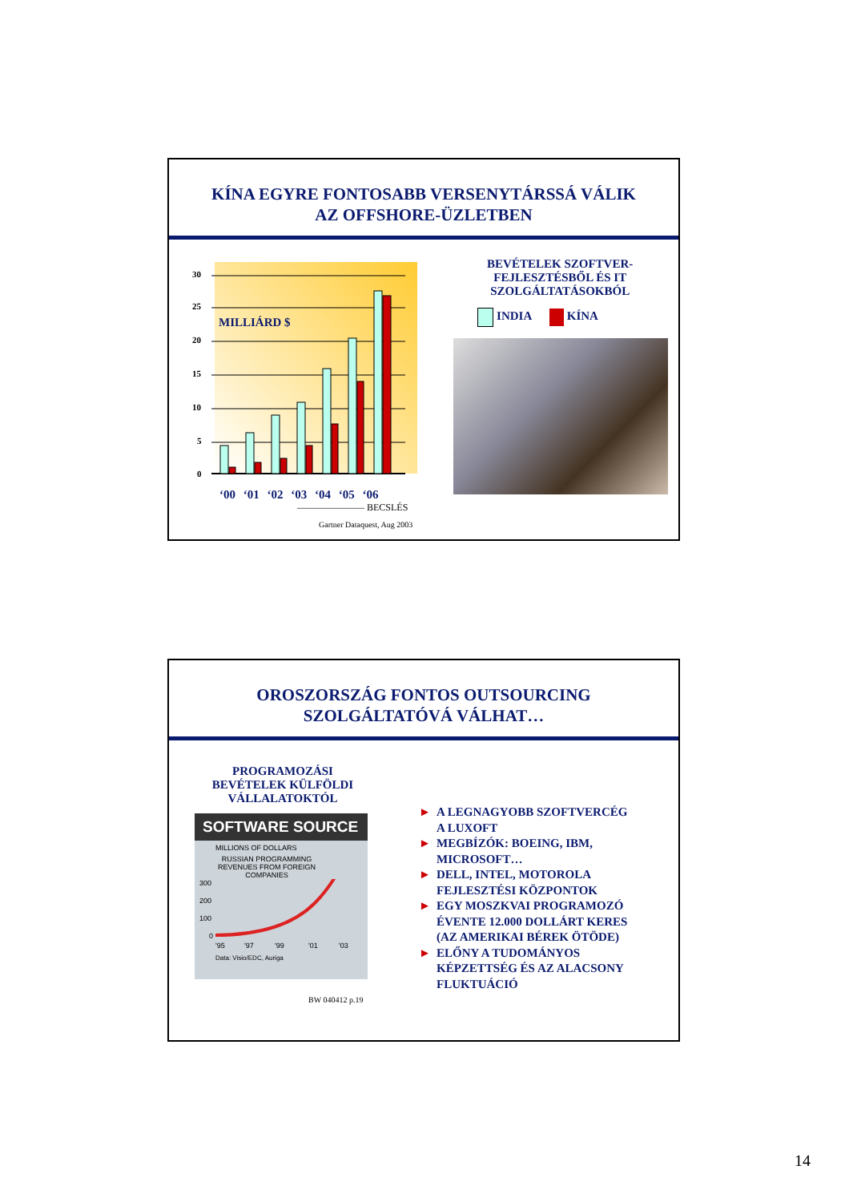KÍNA EGYRE FONTOSABB VERSENYTÁRSSÁ VÁLIK
AZ OFFSHORE-ÜZLETBEN
30
25
20
15
10
5
0
MILLIÁRD $
‘00 ‘01 ‘02 ‘03 ‘04 ‘05 ‘06
——————— BECSLÉS
Gartner Dataquest, Aug 2003
BEVÉTELEK SZOFTVER-
FEJLESZTÉSBŐL ÉS IT
SZOLGÁLTATÁSOKBÓL
INDIA KÍNA
OROSZORSZÁG FONTOS OUTSOURCING
SZOLGÁLTATÓVÁ VÁLHAT…
PROGRAMOZÁSI
BEVÉTELEK KÜLFÖLDI
VÁLLALATOKTÓL
SOFTWARE SOURCE
MILLIONS OF DOLLARS
RUSSIAN PROGRAMMING
REVENUES FROM FOREIGN
COMPANIES
300
200
100
0
'95
'97
'99
'01
'03
Data: Visio/EDC, Auriga
BW 040412 p.19
► A LEGNAGYOBB SZOFTVERCÉG
A LUXOFT
► MEGBÍZÓK: BOEING, IBM,
MICROSOFT…
► DELL, INTEL, MOTOROLA
FEJLESZTÉSI KÖZPONTOK
► EGY MOSZKVAI PROGRAMOZÓ
ÉVENTE 12.000 DOLLÁRT KERES
(AZ AMERIKAI BÉREK ÖTÖDE)
► ELŐNY A TUDOMÁNYOS
KÉPZETTSÉG ÉS AZ ALACSONY
FLUKTUÁCIÓ
14